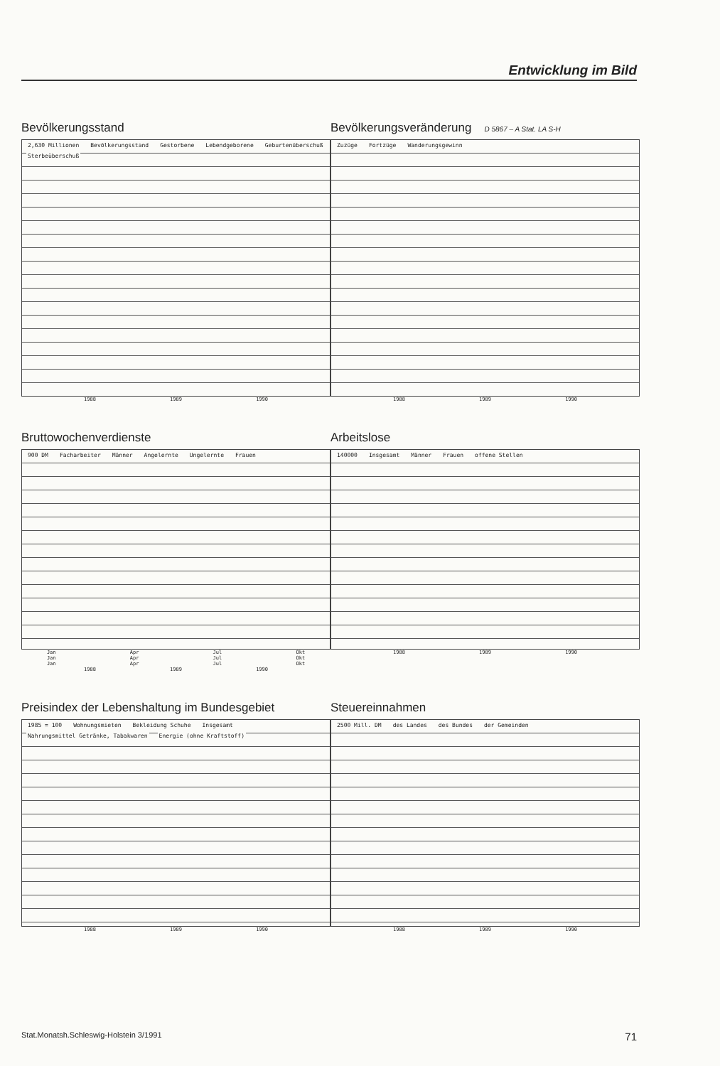Entwicklung im Bild
Bevölkerungsstand
2,630 Millionen Bevölkerungsstand Gestorbene Lebendgeborene Geburtenüberschuß Sterbeüberschuß
1988 1989 1990
Bevölkerungsveränderung D 5867 – A Stat. LA S-H
Zuzüge Fortzüge Wanderungsgewinn
1988 1989 1990
Bruttowochenverdienste
900 DM Facharbeiter Männer Angelernte Ungelernte Frauen
Jan Apr Jul Okt Jan Apr Jul Okt Jan Apr Jul Okt
1988 1989 1990
Arbeitslose
140000 Insgesamt Männer Frauen offene Stellen
1988 1989 1990
Preisindex der Lebenshaltung im Bundesgebiet
1985 = 100 Wohnungsmieten Bekleidung Schuhe Insgesamt Nahrungsmittel Getränke, Tabakwaren Energie (ohne Kraftstoff)
1988 1989 1990
Steuereinnahmen
2500 Mill. DM des Landes des Bundes der Gemeinden
1988 1989 1990
Stat.Monatsh.Schleswig-Holstein 3/1991 71